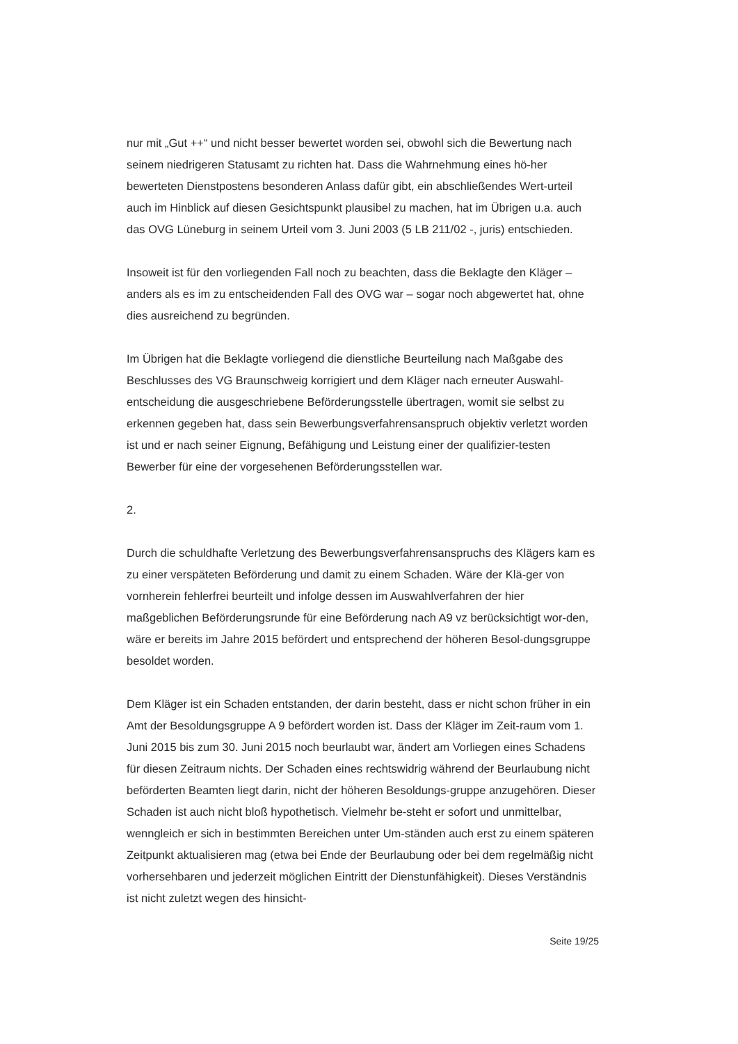nur mit „Gut ++“ und nicht besser bewertet worden sei, obwohl sich die Bewertung nach seinem niedrigeren Statusamt zu richten hat. Dass die Wahrnehmung eines hö-her bewerteten Dienstpostens besonderen Anlass dafür gibt, ein abschließendes Wert-urteil auch im Hinblick auf diesen Gesichtspunkt plausibel zu machen, hat im Übrigen u.a. auch das OVG Lüneburg in seinem Urteil vom 3. Juni 2003 (5 LB 211/02 -, juris) entschieden.
Insoweit ist für den vorliegenden Fall noch zu beachten, dass die Beklagte den Kläger – anders als es im zu entscheidenden Fall des OVG war – sogar noch abgewertet hat, ohne dies ausreichend zu begründen.
Im Übrigen hat die Beklagte vorliegend die dienstliche Beurteilung nach Maßgabe des Beschlusses des VG Braunschweig korrigiert und dem Kläger nach erneuter Auswahl-entscheidung die ausgeschriebene Beförderungsstelle übertragen, womit sie selbst zu erkennen gegeben hat, dass sein Bewerbungsverfahrensanspruch objektiv verletzt worden ist und er nach seiner Eignung, Befähigung und Leistung einer der qualifizier-testen Bewerber für eine der vorgesehenen Beförderungsstellen war.
2.
Durch die schuldhafte Verletzung des Bewerbungsverfahrensanspruchs des Klägers kam es zu einer verspäteten Beförderung und damit zu einem Schaden. Wäre der Klä-ger von vornherein fehlerfrei beurteilt und infolge dessen im Auswahlverfahren der hier maßgeblichen Beförderungsrunde für eine Beförderung nach A9 vz berücksichtigt wor-den, wäre er bereits im Jahre 2015 befördert und entsprechend der höheren Besol-dungsgruppe besoldet worden.
Dem Kläger ist ein Schaden entstanden, der darin besteht, dass er nicht schon früher in ein Amt der Besoldungsgruppe A 9 befördert worden ist. Dass der Kläger im Zeit-raum vom 1. Juni 2015 bis zum 30. Juni 2015 noch beurlaubt war, ändert am Vorliegen eines Schadens für diesen Zeitraum nichts. Der Schaden eines rechtswidrig während der Beurlaubung nicht beförderten Beamten liegt darin, nicht der höheren Besoldungs-gruppe anzugehören. Dieser Schaden ist auch nicht bloß hypothetisch. Vielmehr be-steht er sofort und unmittelbar, wenngleich er sich in bestimmten Bereichen unter Um-ständen auch erst zu einem späteren Zeitpunkt aktualisieren mag (etwa bei Ende der Beurlaubung oder bei dem regelmäßig nicht vorhersehbaren und jederzeit möglichen Eintritt der Dienstunfähigkeit). Dieses Verständnis ist nicht zuletzt wegen des hinsicht-
Seite 19/25